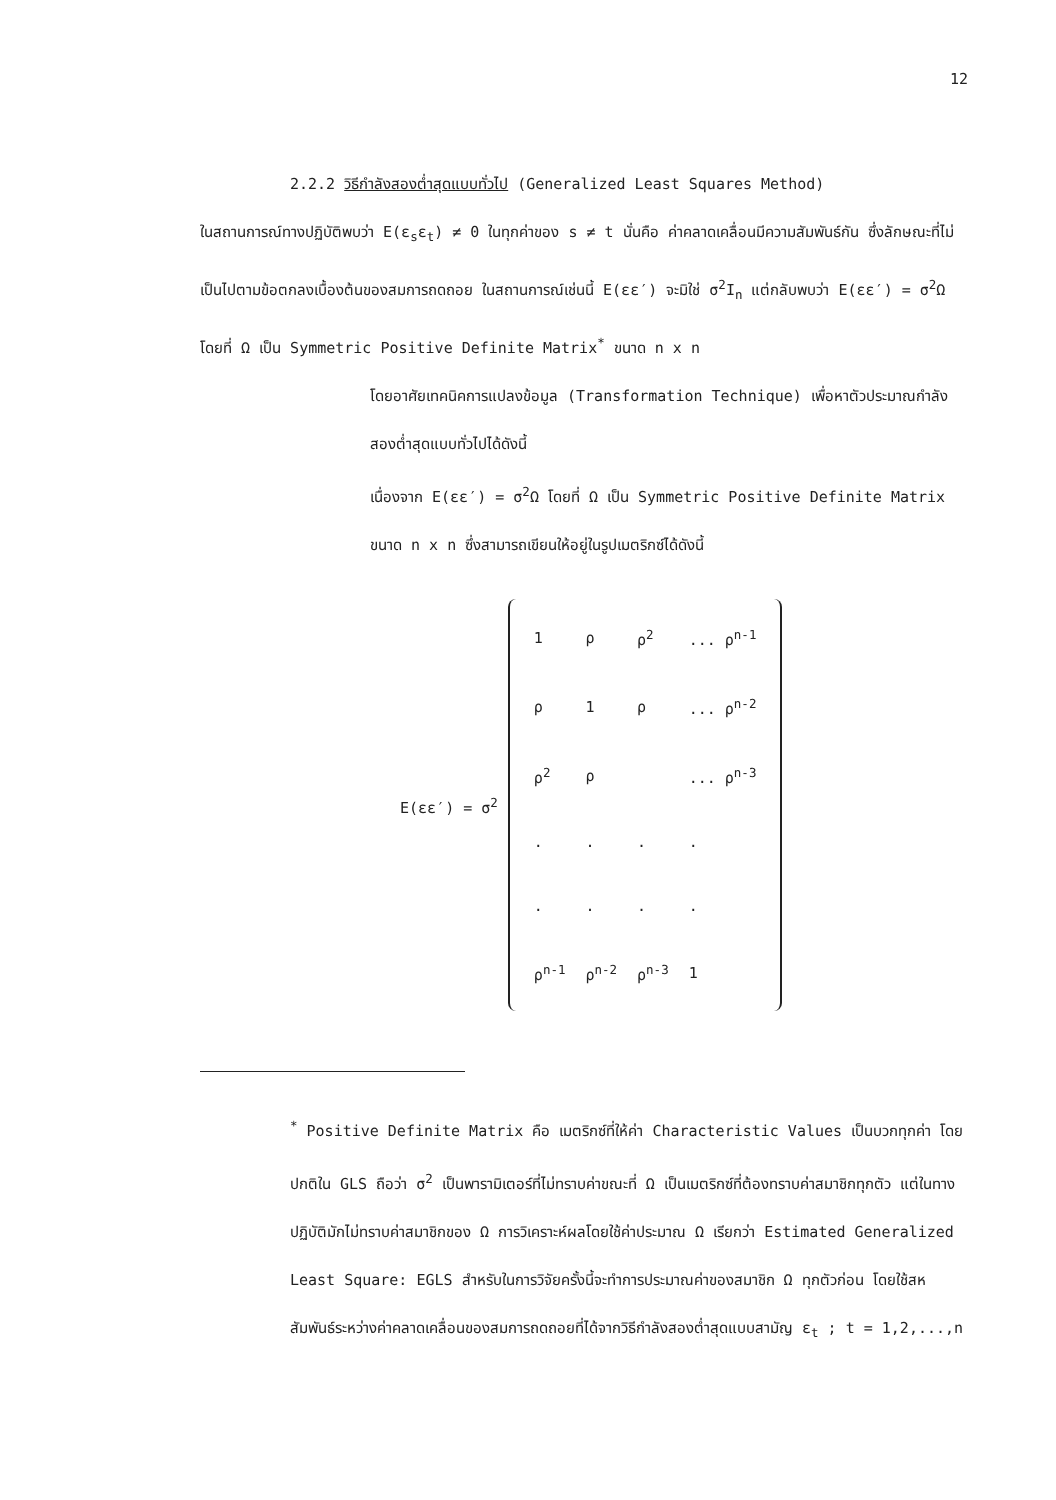12
2.2.2 วิธีกำลังสองต่ำสุดแบบทั่วไป (Generalized Least Squares Method)
ในสถานการณ์ทางปฏิบัติพบว่า E(ε<sub>s</sub>ε<sub>t</sub>) ≠ 0 ในทุกค่าของ s ≠ t นั่นคือ ค่าคลาดเคลื่อนมีความสัมพันธ์กัน ซึ่งลักษณะที่ไม่เป็นไปตามข้อตกลงเบื้องต้นของสมการถดถอย ในสถานการณ์เช่นนี้ E(εε′) จะมิใช่ σ<sup>2</sup>I<sub>n</sub> แต่กลับพบว่า E(εε′) = σ<sup>2</sup>Ω โดยที่ Ω เป็น Symmetric Positive Definite Matrix<sup>*</sup> ขนาด n x n
โดยอาศัยเทคนิคการแปลงข้อมูล (Transformation Technique) เพื่อหาตัวประมาณกำลังสองต่ำสุดแบบทั่วไปได้ดังนี้
เนื่องจาก E(εε′) = σ<sup>2</sup>Ω โดยที่ Ω เป็น Symmetric Positive Definite Matrix ขนาด n x n ซึ่งสามารถเขียนให้อยู่ในรูปเมตริกซ์ได้ดังนี้
E(εε′) = σ<sup>2</sup>
| 1 | ρ | ρ<sup>2</sup> | ... ρ<sup>n-1</sup> |
| ρ | 1 | ρ | ... ρ<sup>n-2</sup> |
| ρ<sup>2</sup> | ρ | | ... ρ<sup>n-3</sup> |
| . | . | . | . |
| . | . | . | . |
| ρ<sup>n-1</sup> | ρ<sup>n-2</sup> | ρ<sup>n-3</sup> | 1 |
<sup>*</sup> Positive Definite Matrix คือ เมตริกซ์ที่ให้ค่า Characteristic Values เป็นบวกทุกค่า โดยปกติใน GLS ถือว่า σ<sup>2</sup> เป็นพารามิเตอร์ที่ไม่ทราบค่าขณะที่ Ω เป็นเมตริกซ์ที่ต้องทราบค่าสมาชิกทุกตัว แต่ในทางปฏิบัติมักไม่ทราบค่าสมาชิกของ Ω การวิเคราะห์ผลโดยใช้ค่าประมาณ Ω เรียกว่า Estimated Generalized Least Square: EGLS สำหรับในการวิจัยครั้งนี้จะทำการประมาณค่าของสมาชิก Ω ทุกตัวก่อน โดยใช้สหสัมพันธ์ระหว่างค่าคลาดเคลื่อนของสมการถดถอยที่ได้จากวิธีกำลังสองต่ำสุดแบบสามัญ ε<sub>t</sub> ; t = 1,2,...,n